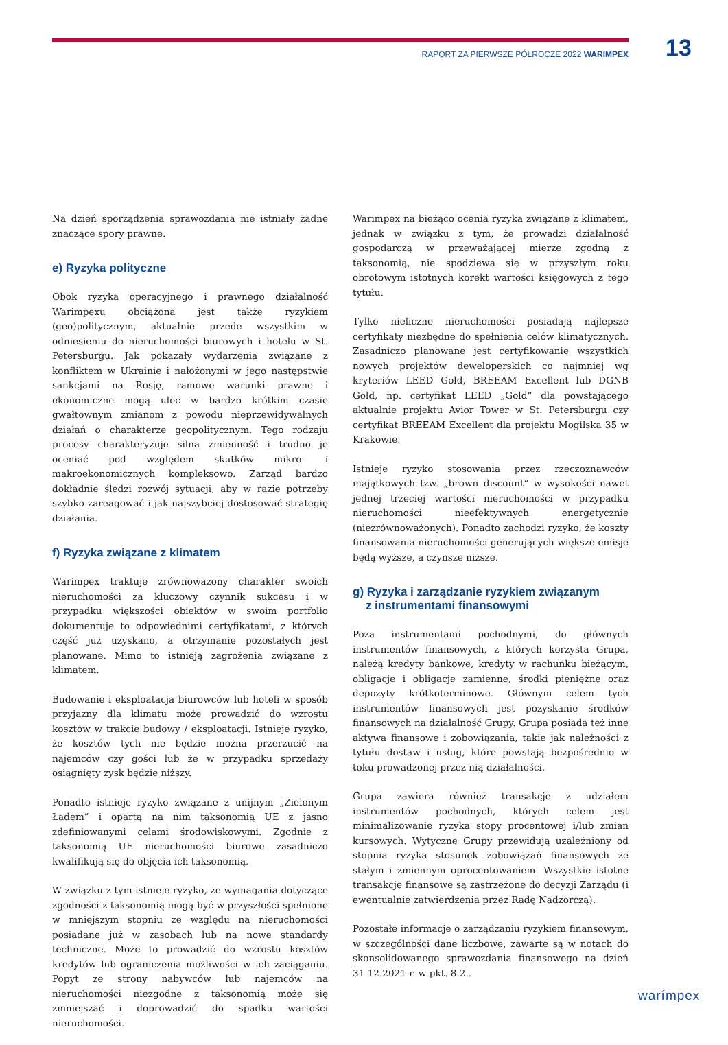13
RAPORT ZA PIERWSZE PÓŁROCZE 2022 WARIMPEX
Na dzień sporządzenia sprawozdania nie istniały żadne znaczące spory prawne.
e) Ryzyka polityczne
Obok ryzyka operacyjnego i prawnego działalność Warimpexu obciążona jest także ryzykiem (geo)politycznym, aktualnie przede wszystkim w odniesieniu do nieruchomości biurowych i hotelu w St. Petersburgu. Jak pokazały wydarzenia związane z konfliktem w Ukrainie i nałożonymi w jego następstwie sankcjami na Rosję, ramowe warunki prawne i ekonomiczne mogą ulec w bardzo krótkim czasie gwałtownym zmianom z powodu nieprzewidywalnych działań o charakterze geopolitycznym. Tego rodzaju procesy charakteryzuje silna zmienność i trudno je oceniać pod względem skutków mikro- i makroekonomicznych kompleksowo. Zarząd bardzo dokładnie śledzi rozwój sytuacji, aby w razie potrzeby szybko zareagować i jak najszybciej dostosować strategię działania.
f) Ryzyka związane z klimatem
Warimpex traktuje zrównoważony charakter swoich nieruchomości za kluczowy czynnik sukcesu i w przypadku większości obiektów w swoim portfolio dokumentuje to odpowiednimi certyfikatami, z których część już uzyskano, a otrzymanie pozostałych jest planowane. Mimo to istnieją zagrożenia związane z klimatem.
Budowanie i eksploatacja biurowców lub hoteli w sposób przyjazny dla klimatu może prowadzić do wzrostu kosztów w trakcie budowy / eksploatacji. Istnieje ryzyko, że kosztów tych nie będzie można przerzucić na najemców czy gości lub że w przypadku sprzedaży osiągnięty zysk będzie niższy.
Ponadto istnieje ryzyko związane z unijnym „Zielonym Ładem” i opartą na nim taksonomią UE z jasno zdefiniowanymi celami środowiskowymi. Zgodnie z taksonomią UE nieruchomości biurowe zasadniczo kwalifikują się do objęcia ich taksonomią.
W związku z tym istnieje ryzyko, że wymagania dotyczące zgodności z taksonomią mogą być w przyszłości spełnione w mniejszym stopniu ze względu na nieruchomości posiadane już w zasobach lub na nowe standardy techniczne. Może to prowadzić do wzrostu kosztów kredytów lub ograniczenia możliwości w ich zaciąganiu. Popyt ze strony nabywców lub najemców na nieruchomości niezgodne z taksonomią może się zmniejszać i doprowadzić do spadku wartości nieruchomości.
Warimpex na bieżąco ocenia ryzyka związane z klimatem, jednak w związku z tym, że prowadzi działalność gospodarczą w przeważającej mierze zgodną z taksonomią, nie spodziewa się w przyszłym roku obrotowym istotnych korekt wartości księgowych z tego tytułu.
Tylko nieliczne nieruchomości posiadają najlepsze certyfikaty niezbędne do spełnienia celów klimatycznych. Zasadniczo planowane jest certyfikowanie wszystkich nowych projektów deweloperskich co najmniej wg kryteriów LEED Gold, BREEAM Excellent lub DGNB Gold, np. certyfikat LEED „Gold“ dla powstającego aktualnie projektu Avior Tower w St. Petersburgu czy certyfikat BREEAM Excellent dla projektu Mogilska 35 w Krakowie.
Istnieje ryzyko stosowania przez rzeczoznawców majątkowych tzw. „brown discount“ w wysokości nawet jednej trzeciej wartości nieruchomości w przypadku nieruchomości nieefektywnych energetycznie (niezrównoważonych). Ponadto zachodzi ryzyko, że koszty finansowania nieruchomości generujących większe emisje będą wyższe, a czynsze niższe.
g) Ryzyka i zarządzanie ryzykiem związanym
z instrumentami finansowymi
Poza instrumentami pochodnymi, do głównych instrumentów finansowych, z których korzysta Grupa, należą kredyty bankowe, kredyty w rachunku bieżącym, obligacje i obligacje zamienne, środki pieniężne oraz depozyty krótkoterminowe. Głównym celem tych instrumentów finansowych jest pozyskanie środków finansowych na działalność Grupy. Grupa posiada też inne aktywa finansowe i zobowiązania, takie jak należności z tytułu dostaw i usług, które powstają bezpośrednio w toku prowadzonej przez nią działalności.
Grupa zawiera również transakcje z udziałem instrumentów pochodnych, których celem jest minimalizowanie ryzyka stopy procentowej i/lub zmian kursowych. Wytyczne Grupy przewidują uzależniony od stopnia ryzyka stosunek zobowiązań finansowych ze stałym i zmiennym oprocentowaniem. Wszystkie istotne transakcje finansowe są zastrzeżone do decyzji Zarządu (i ewentualnie zatwierdzenia przez Radę Nadzorczą).
Pozostałe informacje o zarządzaniu ryzykiem finansowym, w szczególności dane liczbowe, zawarte są w notach do skonsolidowanego sprawozdania finansowego na dzień 31.12.2021 r. w pkt. 8.2..
warímpex